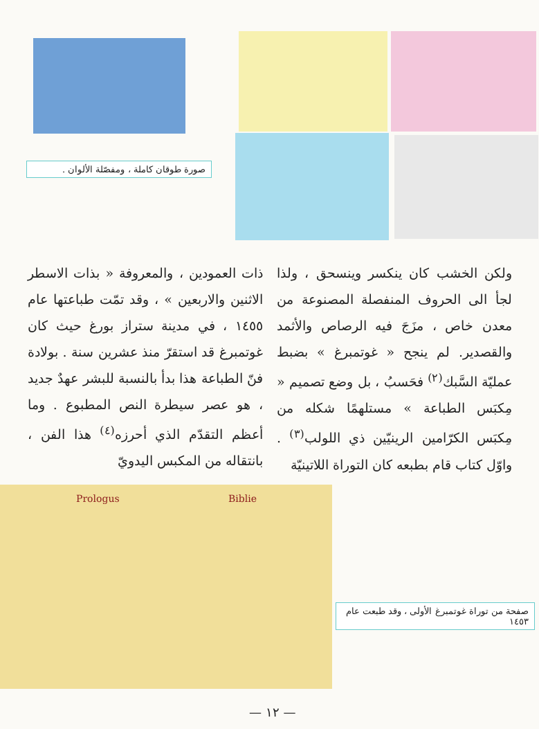صورة طوقان كاملة ، ومفصّلة الألوان .
ولكن الخشب كان ينكسر وينسحق ، ولذا لجأ الى الحروف المنفصلة المصنوعة من معدن خاص ، مزَجَ فيه الرصاص والأثمد والقصدير. لم ينجح « غوتمبرغ » بضبط عمليّة السَّبك<sup>(٢)</sup> فحَسبُ ، بل وضع تصميم « مِكبَس الطباعة » مستلهمًا شكله من مِكبَس الكرّامين الرينيّين ذي اللولب<sup>(٣)</sup> . واوّل كتاب قام بطبعه كان التوراة اللاتينيّة
ذات العمودين ، والمعروفة « بذات الاسطر الاثنين والاربعين » ، وقد تمّت طباعتها عام ١٤٥٥ ، في مدينة ستراز بورغ حيث كان غوتمبرغ قد استقرّ منذ عشرين سنة . بولادة فنّ الطباعة هذا بدأ بالنسبة للبشر عهدٌ جديد ، هو عصر سيطرة النص المطبوع . وما أعظم التقدّم الذي أحرزه<sup>(٤)</sup> هذا الفن ، بانتقاله من المكبس اليدويّ
Prologus Biblie
صفحة من توراة غوتمبرغ الأولى ، وقد طبعت عام ١٤٥٣
— ١٢ —